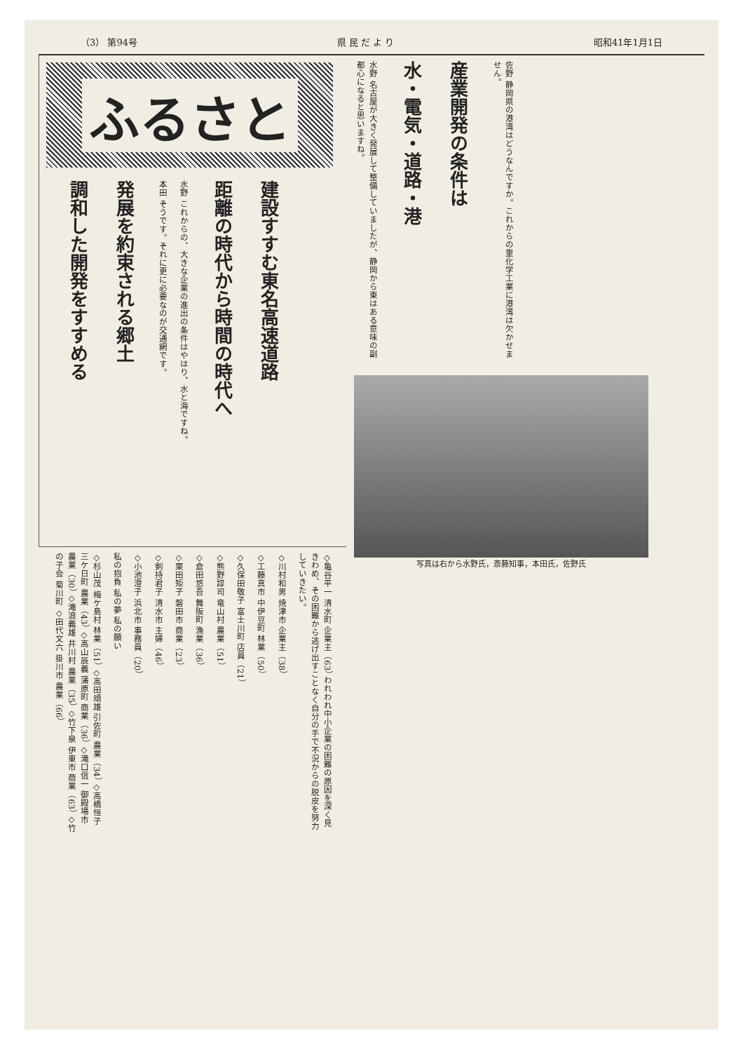（3） 第94号 県 民 だ よ り 昭和41年1月1日
ふるさと
建設すすむ東名高速道路
距離の時代から時間の時代へ
水野 これからの、大きな企業の進出の条件はやはり、水と海ですね。
本田 そうです。それに更に必要なのが交通網です。
発展を約束される郷土
調和した開発をすすめる
佐野 静岡県の港湾はどうなんですか。これからの重化学工業に港湾は欠かせません。
産業開発の条件は
水・電気・道路・港
水野 名古屋が大きく発展して整備していましたが、静岡から東はある意味の副都心になると思いますね。
写真は右から水野氏，斎藤知事，本田氏，佐野氏
◇亀谷平一 清水町 企業主（63） われわれ中小企業の困難の原因を深く見きわめ、その困難から逃げ出すことなく自分の手で不況からの脱皮を努力していきたい。
◇川村和男 焼津市 企業主（38）
◇工藤真市 中伊豆町 林業（50）
◇久保田敬子 富士川町 店員（21）
◇熊野諄司 竜山村 農業（51）
◇倉田悠吾 舞阪町 漁業（36）
◇栗田矩子 磐田市 商業（23）
◇剣持君子 清水市 主婦（46）
◇小池澄子 浜北市 事務員（20）
私の抱負 私の夢 私の願い
◇杉山茂 梅ケ島村 林業（51） ◇高田頑雄 引佐町 農業（34） ◇高橋恒子 三ケ日町 農業（43） ◇高山辰義 蒲原町 商業（36） ◇滝口信一 御殿場市 農業（30） ◇滝浪義雄 井川村 農業（35） ◇竹下泉 伊東市 商業（63） ◇竹の子会 菊川町 ◇田代文六 掛川市 農業（66）